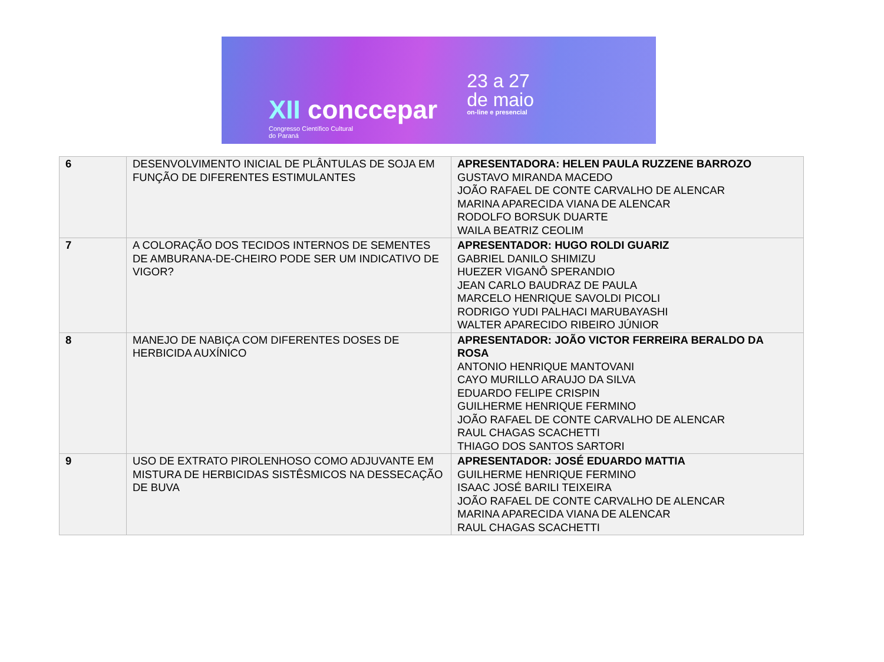XII conccepar
Congresso Científico Cultural
do Paraná
23 a 27
de maio
on-line e presencial
| 6 | DESENVOLVIMENTO INICIAL DE PLÂNTULAS DE SOJA EM FUNÇÃO DE DIFERENTES ESTIMULANTES | APRESENTADORA: HELEN PAULA RUZZENE BARROZO GUSTAVO MIRANDA MACEDO JOÃO RAFAEL DE CONTE CARVALHO DE ALENCAR MARINA APARECIDA VIANA DE ALENCAR RODOLFO BORSUK DUARTE WAILA BEATRIZ CEOLIM |
| 7 | A COLORAÇÃO DOS TECIDOS INTERNOS DE SEMENTES DE AMBURANA-DE-CHEIRO PODE SER UM INDICATIVO DE VIGOR? | APRESENTADOR: HUGO ROLDI GUARIZ GABRIEL DANILO SHIMIZU HUEZER VIGANÔ SPERANDIO JEAN CARLO BAUDRAZ DE PAULA MARCELO HENRIQUE SAVOLDI PICOLI RODRIGO YUDI PALHACI MARUBAYASHI WALTER APARECIDO RIBEIRO JÚNIOR |
| 8 | MANEJO DE NABIÇA COM DIFERENTES DOSES DE HERBICIDA AUXÍNICO | APRESENTADOR: JOÃO VICTOR FERREIRA BERALDO DA ROSA ANTONIO HENRIQUE MANTOVANI CAYO MURILLO ARAUJO DA SILVA EDUARDO FELIPE CRISPIN GUILHERME HENRIQUE FERMINO JOÃO RAFAEL DE CONTE CARVALHO DE ALENCAR RAUL CHAGAS SCACHETTI THIAGO DOS SANTOS SARTORI |
| 9 | USO DE EXTRATO PIROLENHOSO COMO ADJUVANTE EM MISTURA DE HERBICIDAS SISTÊSMICOS NA DESSECAÇÃO DE BUVA | APRESENTADOR: JOSÉ EDUARDO MATTIA GUILHERME HENRIQUE FERMINO ISAAC JOSÉ BARILI TEIXEIRA JOÃO RAFAEL DE CONTE CARVALHO DE ALENCAR MARINA APARECIDA VIANA DE ALENCAR RAUL CHAGAS SCACHETTI |